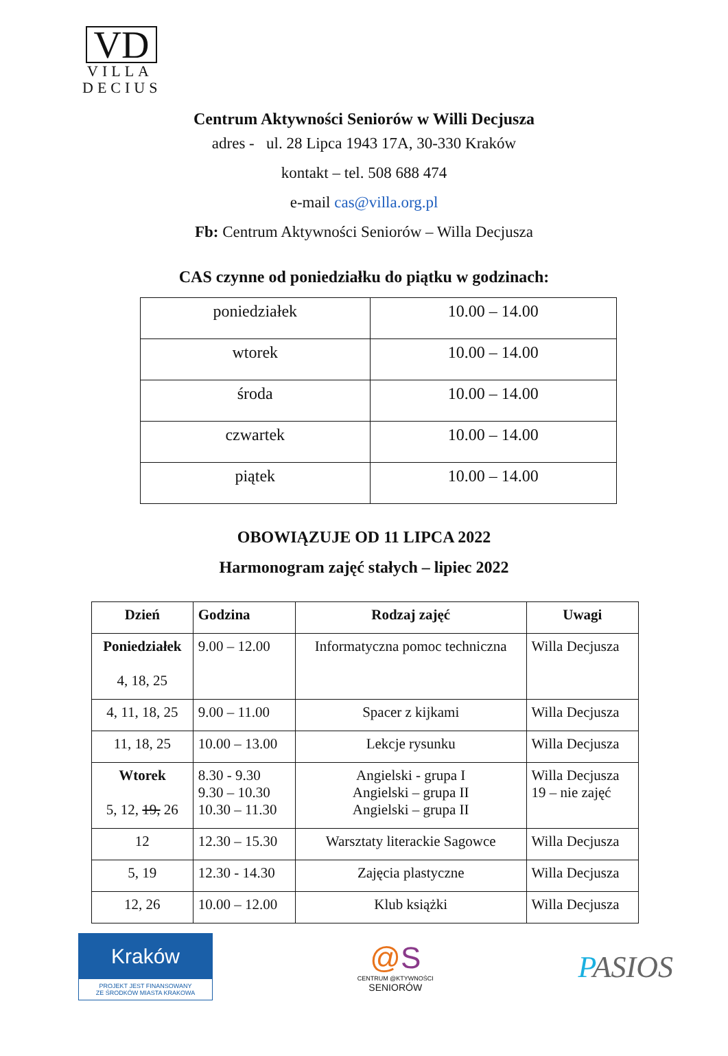VD
VILLA
DECIUS
Centrum Aktywności Seniorów w Willi Decjusza
adres - ul. 28 Lipca 1943 17A, 30-330 Kraków
kontakt – tel. 508 688 474
e-mail cas@villa.org.pl
Fb: Centrum Aktywności Seniorów – Willa Decjusza
CAS czynne od poniedziałku do piątku w godzinach:
| poniedziałek | 10.00 – 14.00 |
| wtorek | 10.00 – 14.00 |
| środa | 10.00 – 14.00 |
| czwartek | 10.00 – 14.00 |
| piątek | 10.00 – 14.00 |
OBOWIĄZUJE OD 11 LIPCA 2022
Harmonogram zajęć stałych – lipiec 2022
| Dzień | Godzina | Rodzaj zajęć | Uwagi |
| --- | --- | --- | --- |
| Poniedziałek 4, 18, 25 | 9.00 – 12.00 | Informatyczna pomoc techniczna | Willa Decjusza |
| 4, 11, 18, 25 | 9.00 – 11.00 | Spacer z kijkami | Willa Decjusza |
| 11, 18, 25 | 10.00 – 13.00 | Lekcje rysunku | Willa Decjusza |
| Wtorek 5, 12, 19, 26 | 8.30 - 9.30 9.30 – 10.30 10.30 – 11.30 | Angielski - grupa I Angielski – grupa II Angielski – grupa II | Willa Decjusza 19 – nie zajęć |
| 12 | 12.30 – 15.30 | Warsztaty literackie Sagowce | Willa Decjusza |
| 5, 19 | 12.30 - 14.30 | Zajęcia plastyczne | Willa Decjusza |
| 12, 26 | 10.00 – 12.00 | Klub książki | Willa Decjusza |
Kraków
PROJEKT JEST FINANSOWANY
ZE ŚRODKÓW MIASTA KRAKOWA
@S
CENTRUM @KTYWNOŚCI
SENIORÓW
PASIOS